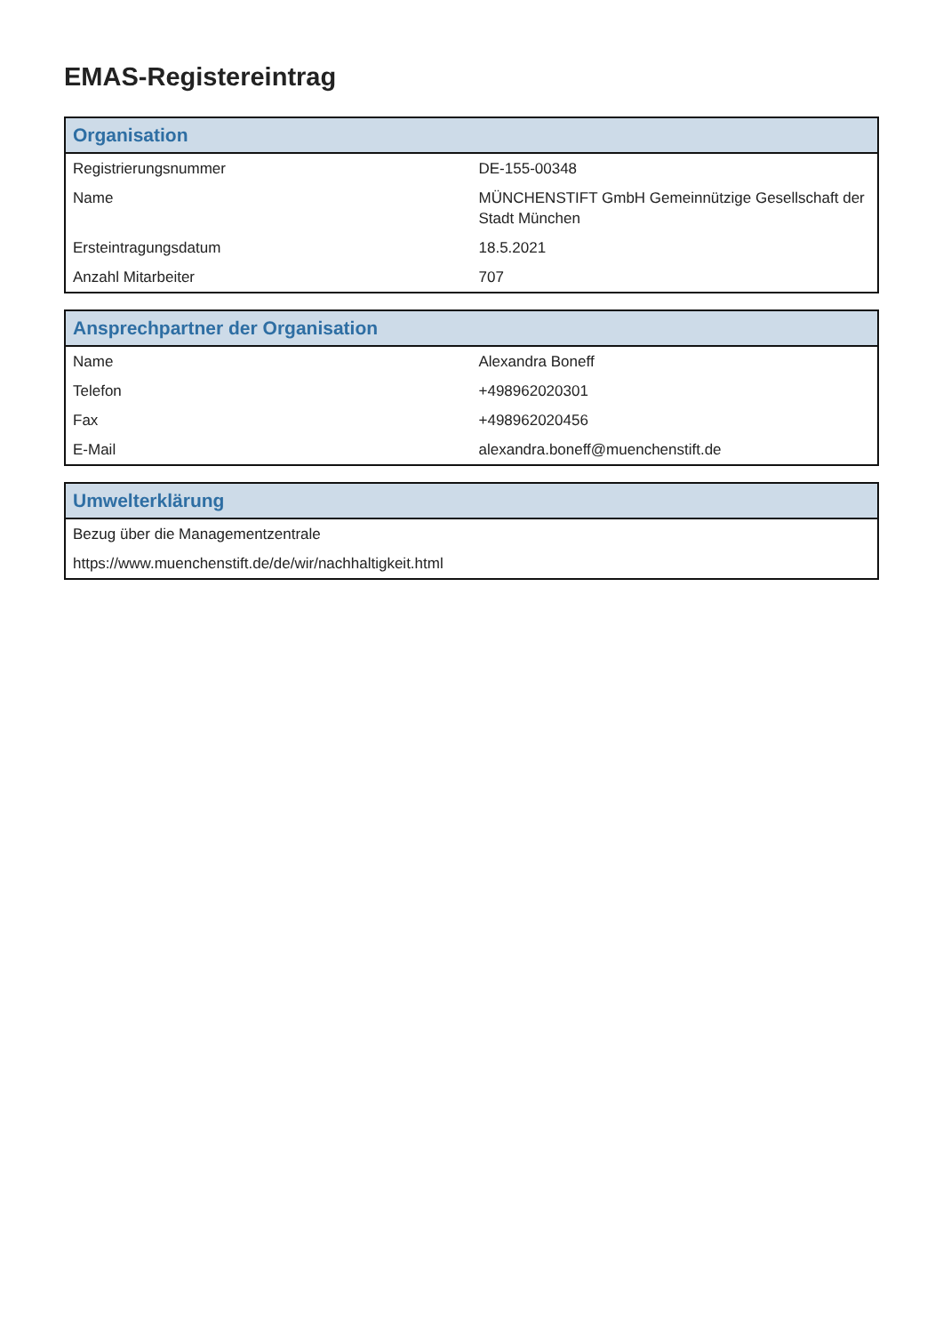EMAS-Registereintrag
| Organisation | |
| --- | --- |
| Registrierungsnummer | DE-155-00348 |
| Name | MÜNCHENSTIFT GmbH Gemeinnützige Gesellschaft der Stadt München |
| Ersteintragungsdatum | 18.5.2021 |
| Anzahl Mitarbeiter | 707 |
| Ansprechpartner der Organisation | |
| --- | --- |
| Name | Alexandra Boneff |
| Telefon | +498962020301 |
| Fax | +498962020456 |
| E-Mail | alexandra.boneff@muenchenstift.de |
| Umwelterklärung |
| --- |
| Bezug über die Managementzentrale |
| https://www.muenchenstift.de/de/wir/nachhaltigkeit.html |